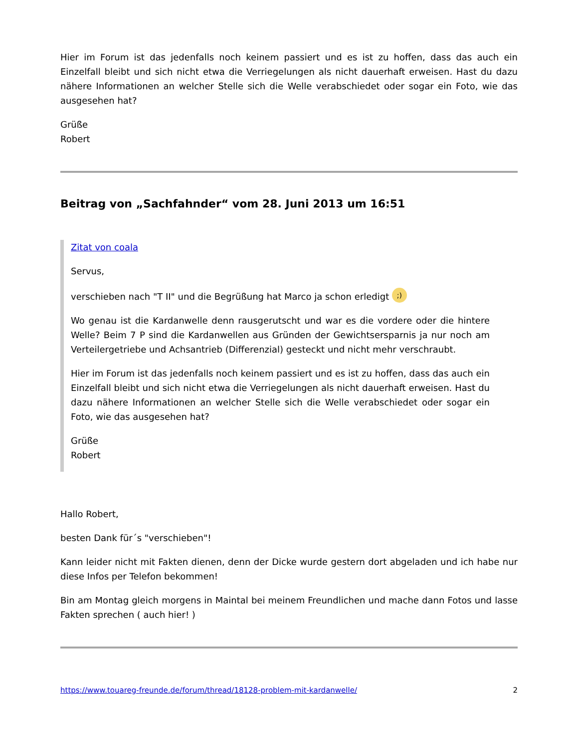Hier im Forum ist das jedenfalls noch keinem passiert und es ist zu hoffen, dass das auch ein Einzelfall bleibt und sich nicht etwa die Verriegelungen als nicht dauerhaft erweisen. Hast du dazu nähere Informationen an welcher Stelle sich die Welle verabschiedet oder sogar ein Foto, wie das ausgesehen hat?
Grüße
Robert
Beitrag von „Sachfahnder“ vom 28. Juni 2013 um 16:51
Zitat von coala
Servus,
verschieben nach "T II" und die Begrüßung hat Marco ja schon erledigt ;)
Wo genau ist die Kardanwelle denn rausgerutscht und war es die vordere oder die hintere Welle? Beim 7 P sind die Kardanwellen aus Gründen der Gewichtsersparnis ja nur noch am Verteilergetriebe und Achsantrieb (Differenzial) gesteckt und nicht mehr verschraubt.
Hier im Forum ist das jedenfalls noch keinem passiert und es ist zu hoffen, dass das auch ein Einzelfall bleibt und sich nicht etwa die Verriegelungen als nicht dauerhaft erweisen. Hast du dazu nähere Informationen an welcher Stelle sich die Welle verabschiedet oder sogar ein Foto, wie das ausgesehen hat?
Grüße
Robert
Hallo Robert,
besten Dank für´s "verschieben"!
Kann leider nicht mit Fakten dienen, denn der Dicke wurde gestern dort abgeladen und ich habe nur diese Infos per Telefon bekommen!
Bin am Montag gleich morgens in Maintal bei meinem Freundlichen und mache dann Fotos und lasse Fakten sprechen ( auch hier! )
https://www.touareg-freunde.de/forum/thread/18128-problem-mit-kardanwelle/ 2